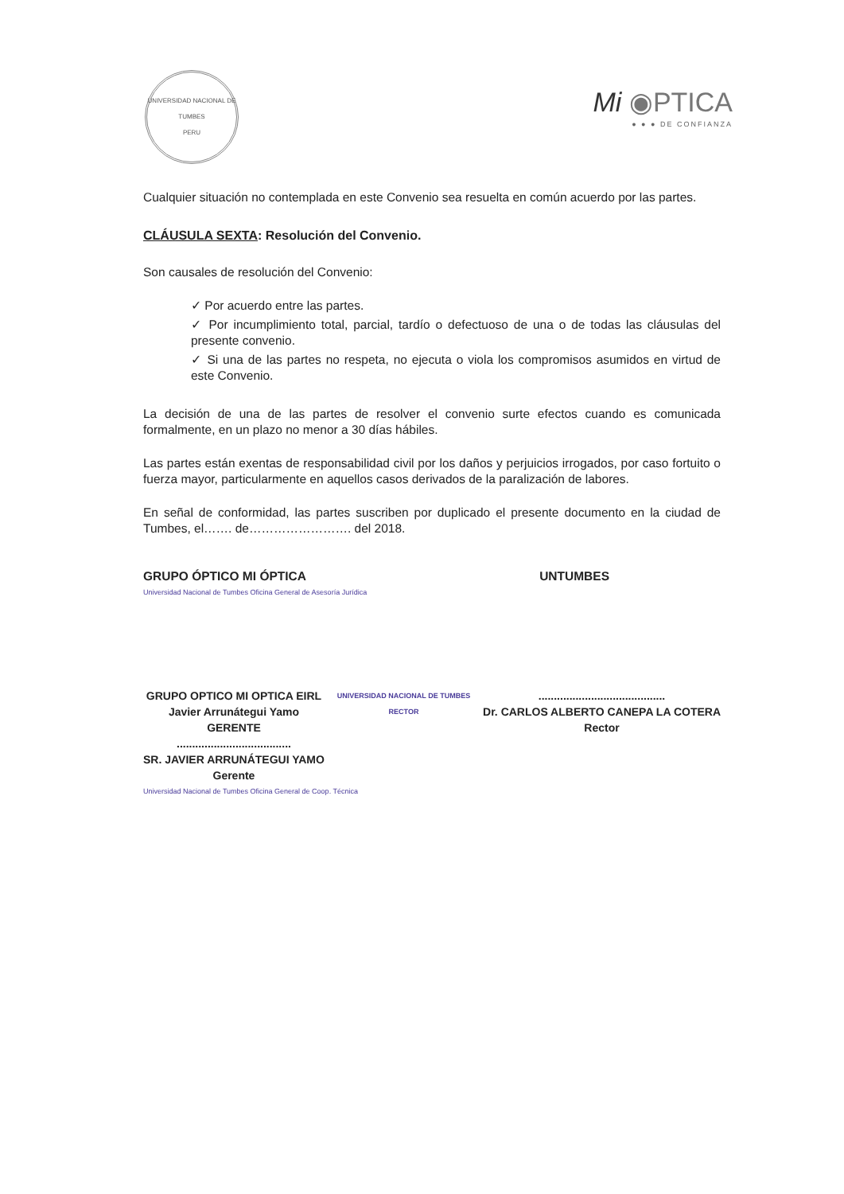UNIVERSIDAD NACIONAL DE TUMBES
PERU
Mi ◉PTICA
● ● ● DE CONFIANZA
Cualquier situación no contemplada en este Convenio sea resuelta en común acuerdo por las partes.
CLÁUSULA SEXTA: Resolución del Convenio.
Son causales de resolución del Convenio:
✓ Por acuerdo entre las partes.
✓ Por incumplimiento total, parcial, tardío o defectuoso de una o de todas las cláusulas del presente convenio.
✓ Si una de las partes no respeta, no ejecuta o viola los compromisos asumidos en virtud de este Convenio.
La decisión de una de las partes de resolver el convenio surte efectos cuando es comunicada formalmente, en un plazo no menor a 30 días hábiles.
Las partes están exentas de responsabilidad civil por los daños y perjuicios irrogados, por caso fortuito o fuerza mayor, particularmente en aquellos casos derivados de la paralización de labores.
En señal de conformidad, las partes suscriben por duplicado el presente documento en la ciudad de Tumbes, el……. de……………………. del 2018.
GRUPO ÓPTICO MI ÓPTICA UNTUMBES
Universidad Nacional de Tumbes Oficina General de Asesoría Jurídica
GRUPO OPTICO MI OPTICA EIRL
Javier Arrunátegui Yamo
GERENTE
.....................................
SR. JAVIER ARRUNÁTEGUI YAMO
Gerente
UNIVERSIDAD NACIONAL DE TUMBES
RECTOR
.........................................
Dr. CARLOS ALBERTO CANEPA LA COTERA
Rector
Universidad Nacional de Tumbes Oficina General de Coop. Técnica